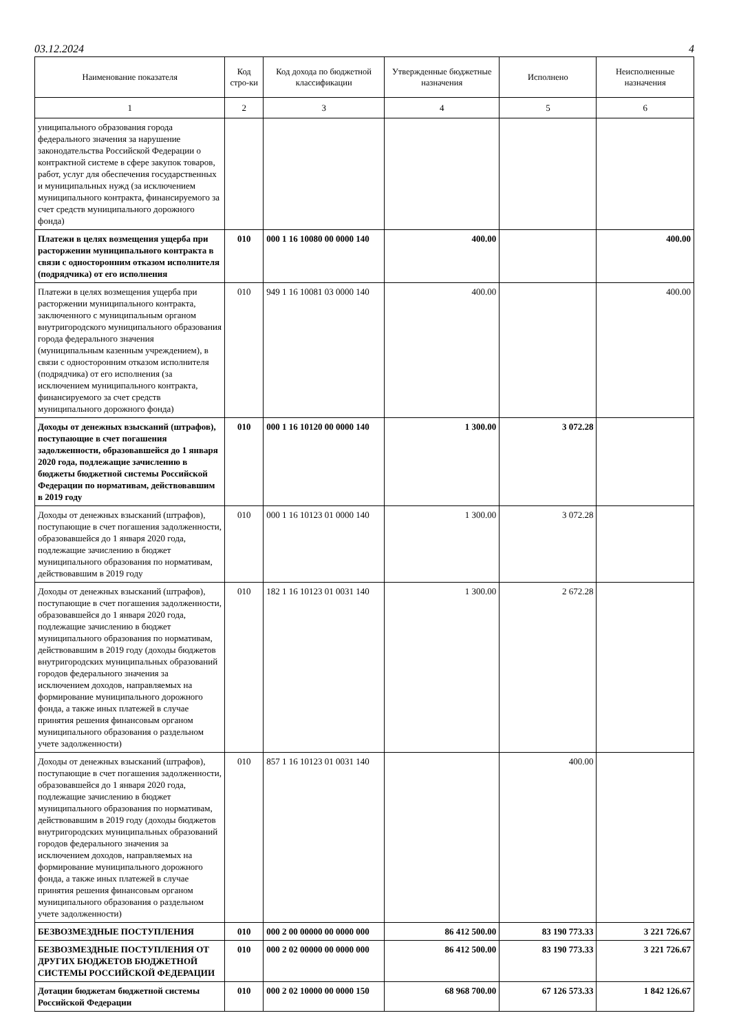03.12.2024 4
| Наименование показателя | Код стро-ки | Код дохода по бюджетной классификации | Утвержденные бюджетные назначения | Исполнено | Неисполненные назначения |
| --- | --- | --- | --- | --- | --- |
| 1 | 2 | 3 | 4 | 5 | 6 |
| униципального образования города федерального значения за нарушение законодательства Российской Федерации о контрактной системе в сфере закупок товаров, работ, услуг для обеспечения государственных и муниципальных нужд (за исключением муниципального контракта, финансируемого за счет средств муниципального дорожного фонда) | | | | | |
| Платежи в целях возмещения ущерба при расторжении муниципального контракта в связи с односторонним отказом исполнителя (подрядчика) от его исполнения | 010 | 000 1 16 10080 00 0000 140 | 400.00 | | 400.00 |
| Платежи в целях возмещения ущерба при расторжении муниципального контракта, заключенного с муниципальным органом внутригородского муниципального образования города федерального значения (муниципальным казенным учреждением), в связи с односторонним отказом исполнителя (подрядчика) от его исполнения (за исключением муниципального контракта, финансируемого за счет средств муниципального дорожного фонда) | 010 | 949 1 16 10081 03 0000 140 | 400.00 | | 400.00 |
| Доходы от денежных взысканий (штрафов), поступающие в счет погашения задолженности, образовавшейся до 1 января 2020 года, подлежащие зачислению в бюджеты бюджетной системы Российской Федерации по нормативам, действовавшим в 2019 году | 010 | 000 1 16 10120 00 0000 140 | 1 300.00 | 3 072.28 | |
| Доходы от денежных взысканий (штрафов), поступающие в счет погашения задолженности, образовавшейся до 1 января 2020 года, подлежащие зачислению в бюджет муниципального образования по нормативам, действовавшим в 2019 году | 010 | 000 1 16 10123 01 0000 140 | 1 300.00 | 3 072.28 | |
| Доходы от денежных взысканий (штрафов), поступающие в счет погашения задолженности, образовавшейся до 1 января 2020 года, подлежащие зачислению в бюджет муниципального образования по нормативам, действовавшим в 2019 году (доходы бюджетов внутригородских муниципальных образований городов федерального значения за исключением доходов, направляемых на формирование муниципального дорожного фонда, а также иных платежей в случае принятия решения финансовым органом муниципального образования о раздельном учете задолженности) | 010 | 182 1 16 10123 01 0031 140 | 1 300.00 | 2 672.28 | |
| Доходы от денежных взысканий (штрафов), поступающие в счет погашения задолженности, образовавшейся до 1 января 2020 года, подлежащие зачислению в бюджет муниципального образования по нормативам, действовавшим в 2019 году (доходы бюджетов внутригородских муниципальных образований городов федерального значения за исключением доходов, направляемых на формирование муниципального дорожного фонда, а также иных платежей в случае принятия решения финансовым органом муниципального образования о раздельном учете задолженности) | 010 | 857 1 16 10123 01 0031 140 | | 400.00 | |
| БЕЗВОЗМЕЗДНЫЕ ПОСТУПЛЕНИЯ | 010 | 000 2 00 00000 00 0000 000 | 86 412 500.00 | 83 190 773.33 | 3 221 726.67 |
| БЕЗВОЗМЕЗДНЫЕ ПОСТУПЛЕНИЯ ОТ ДРУГИХ БЮДЖЕТОВ БЮДЖЕТНОЙ СИСТЕМЫ РОССИЙСКОЙ ФЕДЕРАЦИИ | 010 | 000 2 02 00000 00 0000 000 | 86 412 500.00 | 83 190 773.33 | 3 221 726.67 |
| Дотации бюджетам бюджетной системы Российской Федерации | 010 | 000 2 02 10000 00 0000 150 | 68 968 700.00 | 67 126 573.33 | 1 842 126.67 |